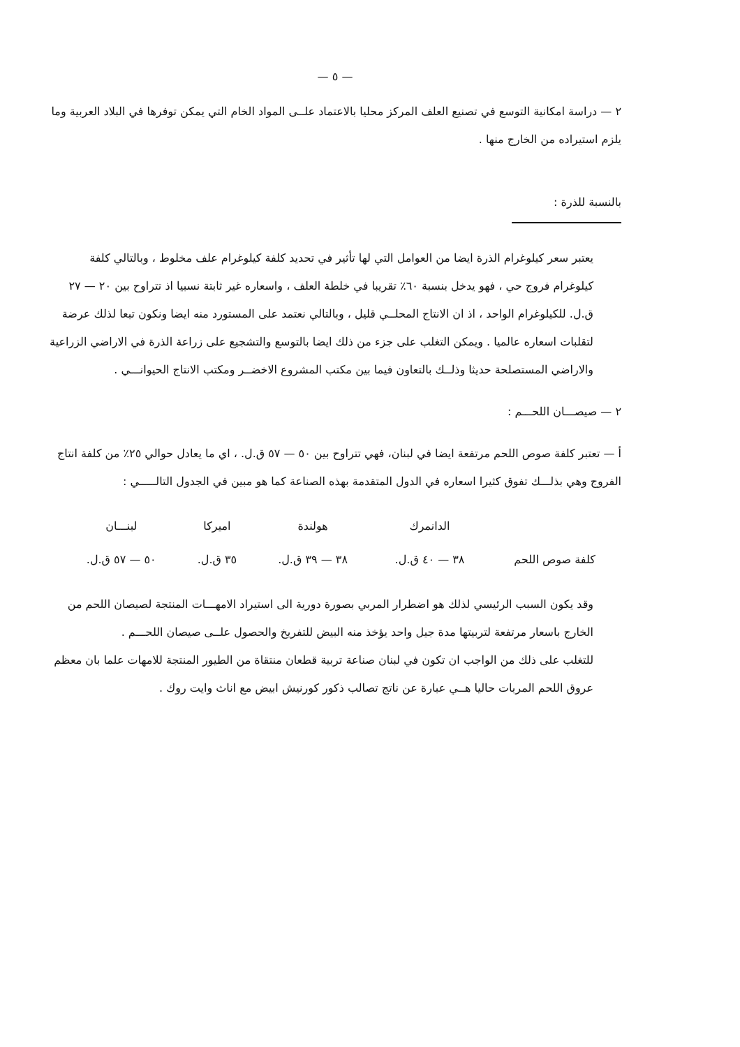— ٥ —
٢ — دراسة امكانية التوسع في تصنيع العلف المركز محليا بالاعتماد علــى المواد الخام التي يمكن توفرها في البلاد العربية وما يلزم استيراده من الخارج منها .
بالنسبة للذرة :
يعتبر سعر كيلوغرام الذرة ايضا من العوامل التي لها تأثير في تحديد كلفة كيلوغرام علف مخلوط ، وبالتالي كلفة كيلوغرام فروج حي ، فهو يدخل بنسبة ٦٠٪ تقريبا في خلطة العلف ، واسعاره غير ثابتة نسبيا اذ تتراوح بين ٢٠ — ٢٧ ق.ل. للكيلوغرام الواحد ، اذ ان الانتاج المحلــي قليل ، وبالتالي نعتمد على المستورد منه ايضا ونكون تبعا لذلك عرضة لتقلبات اسعاره عالميا . ويمكن التغلب على جزء من ذلك ايضا بالتوسع والتشجيع على زراعة الذرة في الاراضي الزراعية والاراضي المستصلحة حديثا وذلــك بالتعاون فيما بين مكتب المشروع الاخضــر ومكتب الانتاج الحيوانـــي .
٢ — صيصـــان اللحـــم :
أ — تعتبر كلفة صوص اللحم مرتفعة ايضا في لبنان، فهي تتراوح بين ٥٠ — ٥٧ ق.ل. ، اي ما يعادل حوالي ٢٥٪ من كلفة انتاج الفروج وهي بذلـــك تفوق كثيرا اسعاره في الدول المتقدمة بهذه الصناعة كما هو مبين في الجدول التالـــــي :
| | الدانمرك | هولندة | اميركا | لبنـــان |
| --- | --- | --- | --- | --- |
| كلفة صوص اللحم | ٣٨ — ٤٠ ق.ل. | ٣٨ — ٣٩ ق.ل. | ٣٥ ق.ل. | ٥٠ — ٥٧ ق.ل. |
وقد يكون السبب الرئيسي لذلك هو اضطرار المربي بصورة دورية الى استيراد الامهـــات المنتجة لصيصان اللحم من الخارج باسعار مرتفعة لتربيتها مدة جيل واحد يؤخذ منه البيض للتفريخ والحصول علــى صيصان اللحـــم .
للتغلب على ذلك من الواجب ان تكون في لبنان صناعة تربية قطعان منتقاة من الطيور المنتجة للامهات علما بان معظم عروق اللحم المربات حاليا هــي عبارة عن ناتج تصالب ذكور كورنيش ابيض مع اناث وايت روك .